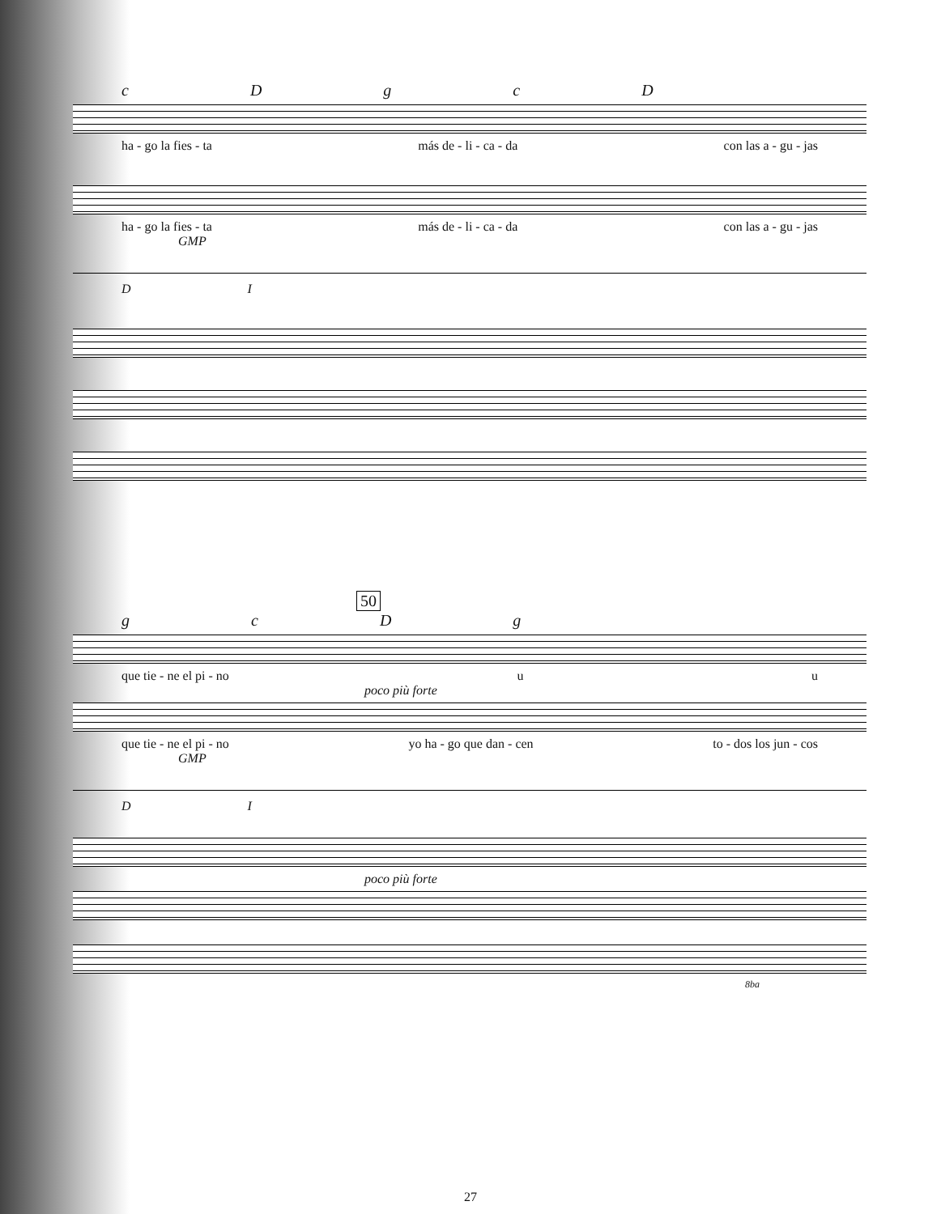cDgcD
ha - go la fies - ta más de - li - ca - da con las a - gu - jas
ha - go la fies - ta más de - li - ca - da con las a - gu - jas
GMP
D I
50
gcDg
que tie - ne el pi - no u u
poco più forte
que tie - ne el pi - no yo ha - go que dan - cen to - dos los jun - cos
GMP
D I
poco più forte
8ba
27